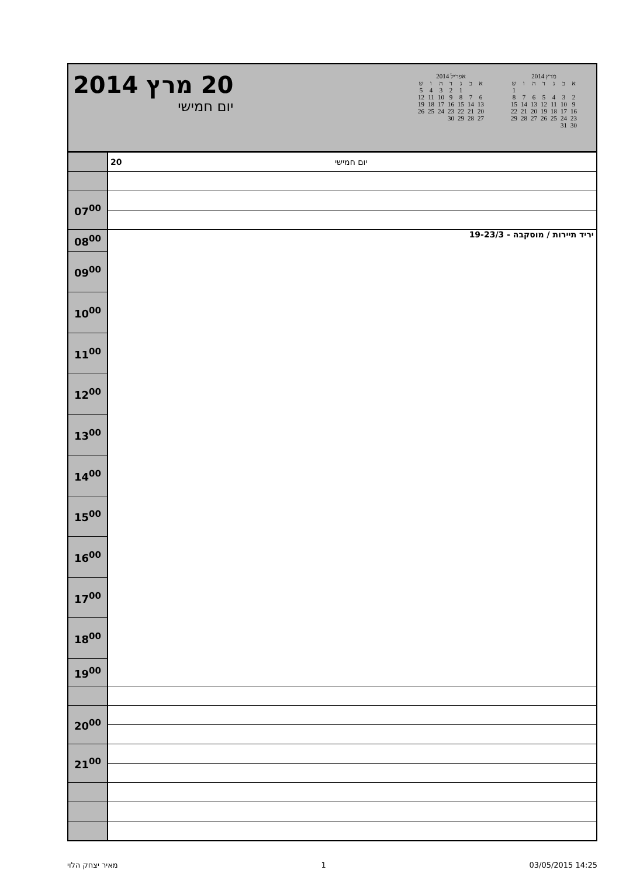20 מרץ 2014
יום חמישי
אפריל 2014
| א | ב | ג | ד | ה | ו | ש |
| --- | --- | --- | --- | --- | --- | --- |
| | | 1 | 2 | 3 | 4 | 5 |
| 6 | 7 | 8 | 9 | 10 | 11 | 12 |
| 13 | 14 | 15 | 16 | 17 | 18 | 19 |
| 20 | 21 | 22 | 23 | 24 | 25 | 26 |
| 27 | 28 | 29 | 30 | | | |
מרץ 2014
| א | ב | ג | ד | ה | ו | ש |
| --- | --- | --- | --- | --- | --- | --- |
| | | | | | | 1 |
| 2 | 3 | 4 | 5 | 6 | 7 | 8 |
| 9 | 10 | 11 | 12 | 13 | 14 | 15 |
| 16 | 17 | 18 | 19 | 20 | 21 | 22 |
| 23 | 24 | 25 | 26 | 27 | 28 | 29 |
| 30 | 31 | | | | | |
| | 20 יום חמישי |
| 07<sup>00</sup> | |
| 08<sup>00</sup> | יריד תיירות / מוסקבה - 19-23/3 |
| 09<sup>00</sup> | |
| 10<sup>00</sup> | |
| 11<sup>00</sup> | |
| 12<sup>00</sup> | |
| 13<sup>00</sup> | |
| 14<sup>00</sup> | |
| 15<sup>00</sup> | |
| 16<sup>00</sup> | |
| 17<sup>00</sup> | |
| 18<sup>00</sup> | |
| 19<sup>00</sup> | |
| 20<sup>00</sup> | |
| 21<sup>00</sup> | |
מאיר יצחק הלוי 1 03/05/2015 14:25